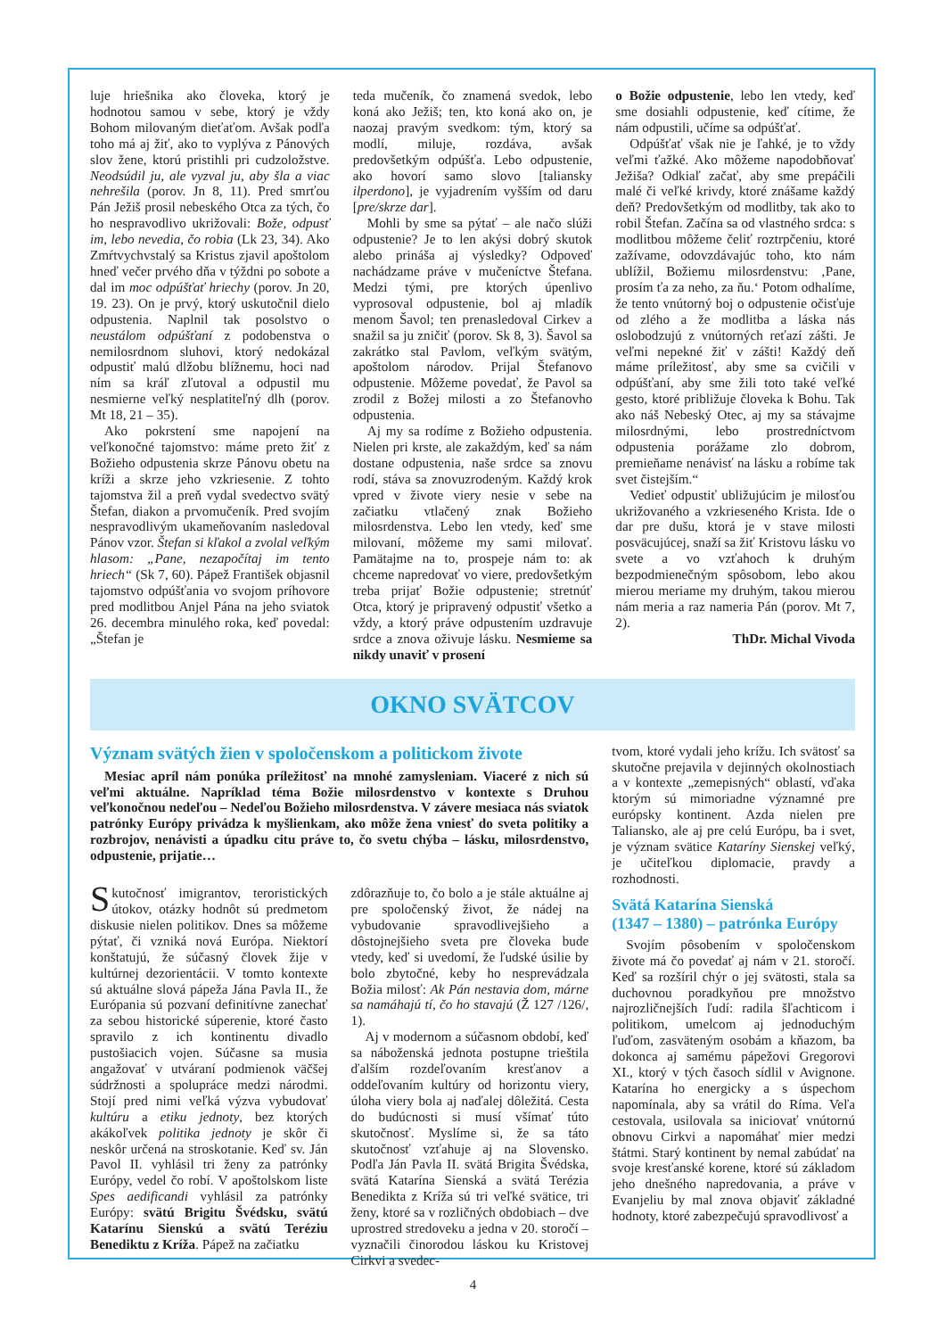luje hriešnika ako človeka, ktorý je hodnotou samou v sebe, ktorý je vždy Bohom milovaným dieťaťom. Avšak podľa toho má aj žiť, ako to vyplýva z Pánových slov žene, ktorú pristihli pri cudzoložstve. Neodsúdil ju, ale vyzval ju, aby šla a viac nehrešila (porov. Jn 8, 11). Pred smrťou Pán Ježiš prosil nebeského Otca za tých, čo ho nespravodlivo ukrižovali: Bože, odpusť im, lebo nevedia, čo robia (Lk 23, 34). Ako Zmŕtvychvstalý sa Kristus zjavil apoštolom hneď večer prvého dňa v týždni po sobote a dal im moc odpúšťať hriechy (porov. Jn 20, 19. 23). On je prvý, ktorý uskutočnil dielo odpustenia. Naplnil tak posolstvo o neustálom odpúšťaní z podobenstva o nemilosrdnom sluhovi, ktorý nedokázal odpustiť malú dlžobu blížnemu, hoci nad ním sa kráľ zľutoval a odpustil mu nesmierne veľký nesplatiteľný dlh (porov. Mt 18, 21 – 35).
Ako pokrstení sme napojení na veľkonočné tajomstvo: máme preto žiť z Božieho odpustenia skrze Pánovu obetu na kríži a skrze jeho vzkriesenie. Z tohto tajomstva žil a preň vydal svedectvo svätý Štefan, diakon a prvomučeník. Pred svojím nespravodlivým ukameňovaním nasledoval Pánov vzor. Štefan si kľakol a zvolal veľkým hlasom: „Pane, nezapočítaj im tento hriech“ (Sk 7, 60). Pápež František objasnil tajomstvo odpúšťania vo svojom príhovore pred modlitbou Anjel Pána na jeho sviatok 26. decembra minulého roka, keď povedal: „Štefan je
teda mučeník, čo znamená svedok, lebo koná ako Ježiš; ten, kto koná ako on, je naozaj pravým svedkom: tým, ktorý sa modlí, miluje, rozdáva, avšak predovšetkým odpúšťa. Lebo odpustenie, ako hovorí samo slovo [taliansky ilperdono], je vyjadrením vyšším od daru [pre/skrze dar].
Mohli by sme sa pýtať – ale načo slúži odpustenie? Je to len akýsi dobrý skutok alebo prináša aj výsledky? Odpoveď nachádzame práve v mučeníctve Štefana. Medzi tými, pre ktorých úpenlivo vyprosoval odpustenie, bol aj mladík menom Šavol; ten prenasledoval Cirkev a snažil sa ju zničiť (porov. Sk 8, 3). Šavol sa zakrátko stal Pavlom, veľkým svätým, apoštolom národov. Prijal Štefanovo odpustenie. Môžeme povedať, že Pavol sa zrodil z Božej milosti a zo Štefanovho odpustenia.
Aj my sa rodíme z Božieho odpustenia. Nielen pri krste, ale zakaždým, keď sa nám dostane odpustenia, naše srdce sa znovu rodí, stáva sa znovuzrodeným. Každý krok vpred v živote viery nesie v sebe na začiatku vtlačený znak Božieho milosrdenstva. Lebo len vtedy, keď sme milovaní, môžeme my sami milovať. Pamätajme na to, prospeje nám to: ak chceme napredovať vo viere, predovšetkým treba prijať Božie odpustenie; stretnúť Otca, ktorý je pripravený odpustiť všetko a vždy, a ktorý práve odpustením uzdravuje srdce a znova oživuje lásku. Nesmieme sa nikdy unaviť v prosení
o Božie odpustenie, lebo len vtedy, keď sme dosiahli odpustenie, keď cítime, že nám odpustili, učíme sa odpúšťať.
Odpúšťať však nie je ľahké, je to vždy veľmi ťažké. Ako môžeme napodobňovať Ježiša? Odkiaľ začať, aby sme prepáčili malé či veľké krivdy, ktoré znášame každý deň? Predovšetkým od modlitby, tak ako to robil Štefan. Začína sa od vlastného srdca: s modlitbou môžeme čeliť roztrpčeniu, ktoré zažívame, odovzdávajúc toho, kto nám ublížil, Božiemu milosrdenstvu: ‚Pane, prosím ťa za neho, za ňu.‘ Potom odhalíme, že tento vnútorný boj o odpustenie očisťuje od zlého a že modlitba a láska nás oslobodzujú z vnútorných reťazí zášti. Je veľmi nepekné žiť v zášti! Každý deň máme príležitosť, aby sme sa cvičili v odpúšťaní, aby sme žili toto také veľké gesto, ktoré približuje človeka k Bohu. Tak ako náš Nebeský Otec, aj my sa stávajme milosrdnými, lebo prostredníctvom odpustenia porážame zlo dobrom, premieňame nenávisť na lásku a robíme tak svet čistejším.“
Vedieť odpustiť ubližujúcim je milosťou ukrižovaného a vzkrieseného Krista. Ide o dar pre dušu, ktorá je v stave milosti posväcujúcej, snaží sa žiť Kristovu lásku vo svete a vo vzťahoch k druhým bezpodmienečným spôsobom, lebo akou mierou meriame my druhým, takou mierou nám meria a raz nameria Pán (porov. Mt 7, 2).
ThDr. Michal Vivoda
OKNO SVÄTCOV
Význam svätých žien v spoločenskom a politickom živote
Mesiac apríl nám ponúka príležitosť na mnohé zamysleniam. Viaceré z nich sú veľmi aktuálne. Napríklad téma Božie milosrdenstvo v kontexte s Druhou veľkonočnou nedeľou – Nedeľou Božieho milosrdenstva. V závere mesiaca nás sviatok patrónky Európy privádza k myšlienkam, ako môže žena vniesť do sveta politiky a rozbrojov, nenávisti a úpadku citu práve to, čo svetu chýba – lásku, milosrdenstvo, odpustenie, prijatie…
Skutočnosť imigrantov, teroristických útokov, otázky hodnôt sú predmetom diskusie nielen politikov. Dnes sa môžeme pýtať, či vzniká nová Európa. Niektorí konštatujú, že súčasný človek žije v kultúrnej dezorientácii. V tomto kontexte sú aktuálne slová pápeža Jána Pavla II., že Európania sú pozvaní definitívne zanechať za sebou historické súperenie, ktoré často spravilo z ich kontinentu divadlo pustošiacich vojen. Súčasne sa musia angažovať v utváraní podmienok väčšej súdržnosti a spolupráce medzi národmi. Stojí pred nimi veľká výzva vybudovať kultúru a etiku jednoty, bez ktorých akákoľvek politika jednoty je skôr či neskôr určená na stroskotanie. Keď sv. Ján Pavol II. vyhlásil tri ženy za patrónky Európy, vedel čo robí. V apoštolskom liste Spes aedificandi vyhlásil za patrónky Európy: svätú Brigitu Švédsku, svätú Katarínu Sienskú a svätú Teréziu Benediktu z Kríža. Pápež na začiatku
zdôrazňuje to, čo bolo a je stále aktuálne aj pre spoločenský život, že nádej na vybudovanie spravodlivejšieho a dôstojnejšieho sveta pre človeka bude vtedy, keď si uvedomí, že ľudské úsilie by bolo zbytočné, keby ho nesprevádzala Božia milosť: Ak Pán nestavia dom, márne sa namáhajú tí, čo ho stavajú (Ž 127 /126/, 1).
Aj v modernom a súčasnom období, keď sa náboženská jednota postupne trieštila ďalším rozdeľovaním kresťanov a oddeľovaním kultúry od horizontu viery, úloha viery bola aj naďalej dôležitá. Cesta do budúcnosti si musí všímať túto skutočnosť. Myslíme si, že sa táto skutočnosť vzťahuje aj na Slovensko. Podľa Ján Pavla II. svätá Brigita Švédska, svätá Katarína Sienská a svätá Terézia Benedikta z Kríža sú tri veľké svätice, tri ženy, ktoré sa v rozličných obdobiach – dve uprostred stredoveku a jedna v 20. storočí – vyznačili činorodou láskou ku Kristovej Cirkvi a svedec-
tvom, ktoré vydali jeho krížu. Ich svätosť sa skutočne prejavila v dejinných okolnostiach a v kontexte „zemepisných“ oblastí, vďaka ktorým sú mimoriadne významné pre európsky kontinent. Azda nielen pre Taliansko, ale aj pre celú Európu, ba i svet, je význam svätice Kataríny Sienskej veľký, je učiteľkou diplomacie, pravdy a rozhodnosti.
Svätá Katarína Sienská
(1347 – 1380) – patrónka Európy
Svojím pôsobením v spoločenskom živote má čo povedať aj nám v 21. storočí. Keď sa rozšíril chýr o jej svätosti, stala sa duchovnou poradkyňou pre množstvo najrozličnejších ľudí: radila šľachticom i politikom, umelcom aj jednoduchým ľuďom, zasväteným osobám a kňazom, ba dokonca aj samému pápežovi Gregorovi XI., ktorý v tých časoch sídlil v Avignone. Katarína ho energicky a s úspechom napomínala, aby sa vrátil do Ríma. Veľa cestovala, usilovala sa iniciovať vnútornú obnovu Cirkvi a napomáhať mier medzi štátmi. Starý kontinent by nemal zabúdať na svoje kresťanské korene, ktoré sú základom jeho dnešného napredovania, a práve v Evanjeliu by mal znova objaviť základné hodnoty, ktoré zabezpečujú spravodlivosť a
4